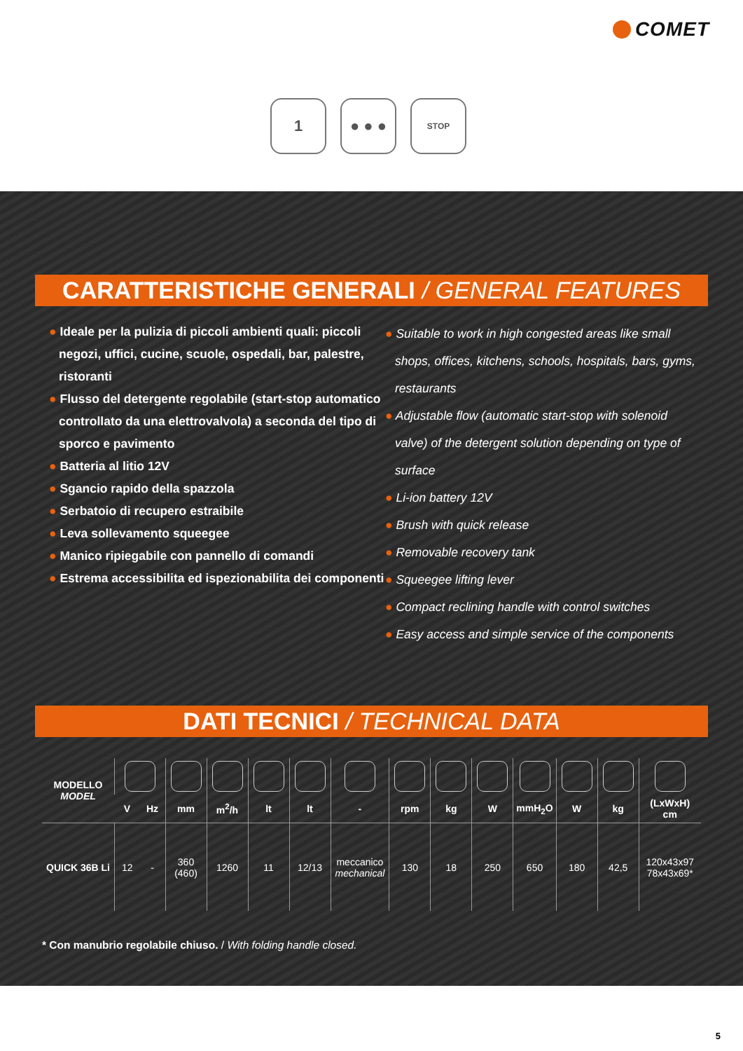COMET
1 ● ● ●
STOP
CARATTERISTICHE GENERALI / GENERAL FEATURES
● Ideale per la pulizia di piccoli ambienti quali: piccoli negozi, uffici, cucine, scuole, ospedali, bar, palestre, ristoranti
● Flusso del detergente regolabile (start-stop automatico controllato da una elettrovalvola) a seconda del tipo di sporco e pavimento
● Batteria al litio 12V
● Sgancio rapido della spazzola
● Serbatoio di recupero estraibile
● Leva sollevamento squeegee
● Manico ripiegabile con pannello di comandi
● Estrema accessibilita ed ispezionabilita dei componenti
● Suitable to work in high congested areas like small shops, offices, kitchens, schools, hospitals, bars, gyms, restaurants
● Adjustable flow (automatic start-stop with solenoid valve) of the detergent solution depending on type of surface
● Li-ion battery 12V
● Brush with quick release
● Removable recovery tank
● Squeegee lifting lever
● Compact reclining handle with control switches
● Easy access and simple service of the components
DATI TECNICI / TECHNICAL DATA
| MODELLO MODEL | | | | | | | | | | | | | | |
| --- | --- | --- | --- | --- | --- | --- | --- | --- | --- | --- | --- | --- | --- | --- |
| | V | Hz | mm | m<sup>2</sup>/h | lt | lt | - | rpm | kg | W | mmH<sub>2</sub>O | W | kg | (LxWxH) cm |
| QUICK 36B Li | 12 | - | 360 (460) | 1260 | 11 | 12/13 | meccanico mechanical | 130 | 18 | 250 | 650 | 180 | 42,5 | 120x43x97 78x43x69* |
* Con manubrio regolabile chiuso. / With folding handle closed.
5